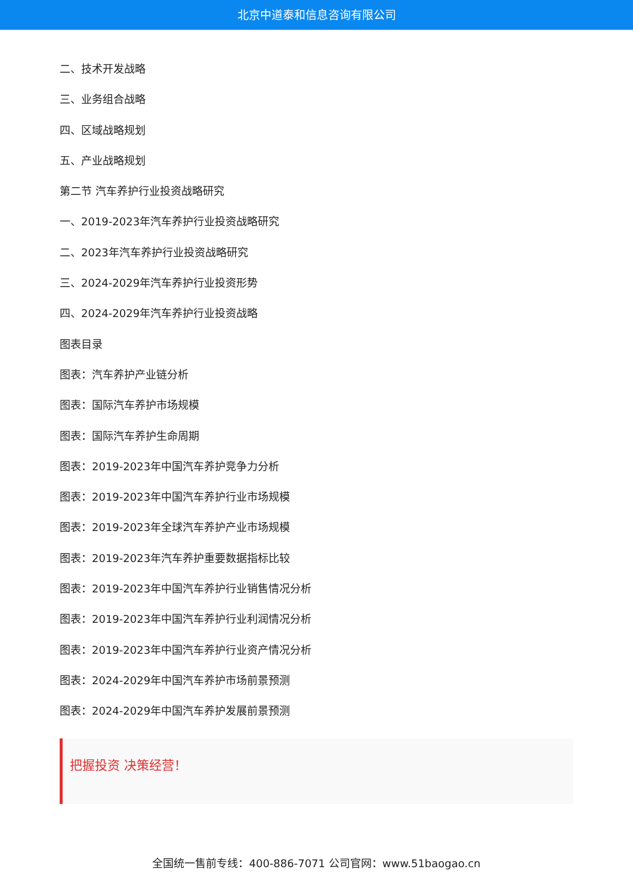北京中道泰和信息咨询有限公司
二、技术开发战略
三、业务组合战略
四、区域战略规划
五、产业战略规划
第二节 汽车养护行业投资战略研究
一、2019-2023年汽车养护行业投资战略研究
二、2023年汽车养护行业投资战略研究
三、2024-2029年汽车养护行业投资形势
四、2024-2029年汽车养护行业投资战略
图表目录
图表：汽车养护产业链分析
图表：国际汽车养护市场规模
图表：国际汽车养护生命周期
图表：2019-2023年中国汽车养护竞争力分析
图表：2019-2023年中国汽车养护行业市场规模
图表：2019-2023年全球汽车养护产业市场规模
图表：2019-2023年汽车养护重要数据指标比较
图表：2019-2023年中国汽车养护行业销售情况分析
图表：2019-2023年中国汽车养护行业利润情况分析
图表：2019-2023年中国汽车养护行业资产情况分析
图表：2024-2029年中国汽车养护市场前景预测
图表：2024-2029年中国汽车养护发展前景预测
把握投资 决策经营！
全国统一售前专线：400-886-7071 公司官网：www.51baogao.cn